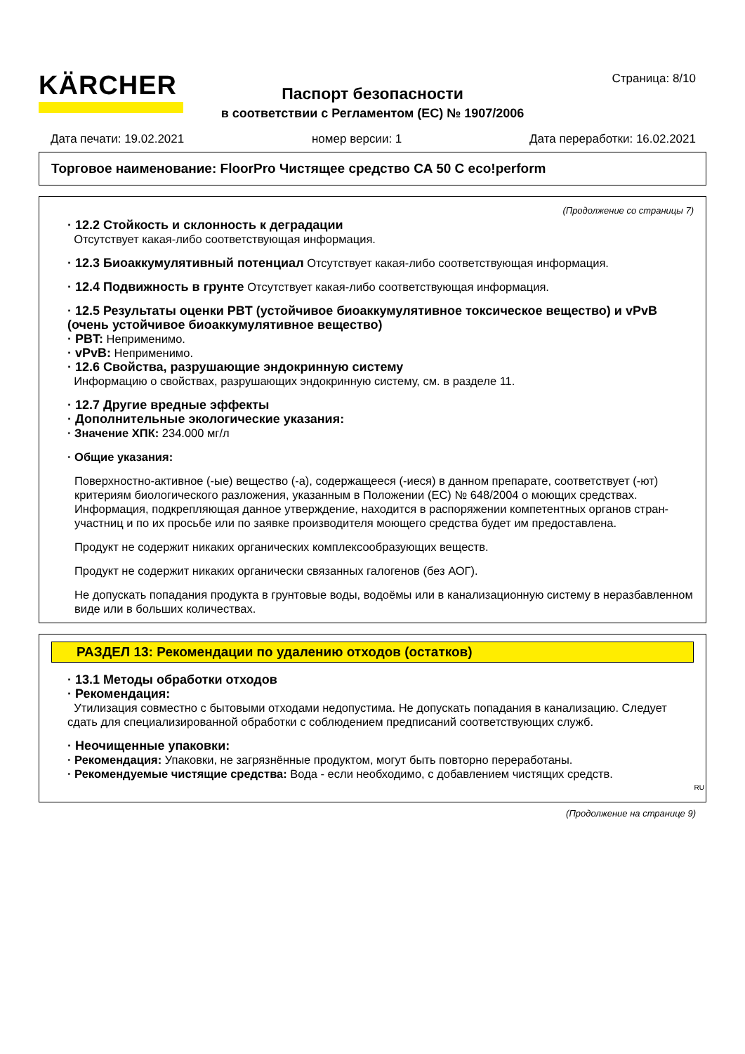KÄRCHER Страница: 8/10
Паспорт безопасности
в соответствии с Регламентом (ЕС) № 1907/2006
Дата печати: 19.02.2021 номер версии: 1 Дата переработки: 16.02.2021
Торговое наименование: FloorPro Чистящее средство CA 50 C eco!perform
(Продолжение со страницы 7)
· 12.2 Стойкость и склонность к деградации
Отсутствует какая-либо соответствующая информация.
· 12.3 Биоаккумулятивный потенциал Отсутствует какая-либо соответствующая информация.
· 12.4 Подвижность в грунте Отсутствует какая-либо соответствующая информация.
· 12.5 Результаты оценки PBT (устойчивое биоаккумулятивное токсическое вещество) и vPvB (очень устойчивое биоаккумулятивное вещество)
· PBT: Неприменимо.
· vPvB: Неприменимо.
· 12.6 Свойства, разрушающие эндокринную систему
Информацию о свойствах, разрушающих эндокринную систему, см. в разделе 11.
· 12.7 Другие вредные эффекты
· Дополнительные экологические указания:
· Значение ХПК: 234.000 мг/л
· Общие указания:
Поверхностно-активное (-ые) вещество (-а), содержащееся (-иеся) в данном препарате, соответствует (-ют) критериям биологического разложения, указанным в Положении (ЕС) № 648/2004 о моющих средствах. Информация, подкрепляющая данное утверждение, находится в распоряжении компетентных органов стран-участниц и по их просьбе или по заявке производителя моющего средства будет им предоставлена.
Продукт не содержит никаких органических комплексообразующих веществ.
Продукт не содержит никаких органически связанных галогенов (без АОГ).
Не допускать попадания продукта в грунтовые воды, водоёмы или в канализационную систему в неразбавленном виде или в больших количествах.
РАЗДЕЛ 13: Рекомендации по удалению отходов (остатков)
· 13.1 Методы обработки отходов
· Рекомендация:
Утилизация совместно с бытовыми отходами недопустима. Не допускать попадания в канализацию. Следует сдать для специализированной обработки с соблюдением предписаний соответствующих служб.
· Неочищенные упаковки:
· Рекомендация: Упаковки, не загрязнённые продуктом, могут быть повторно переработаны.
· Рекомендуемые чистящие средства: Вода - если необходимо, с добавлением чистящих средств.
RU
(Продолжение на странице 9)